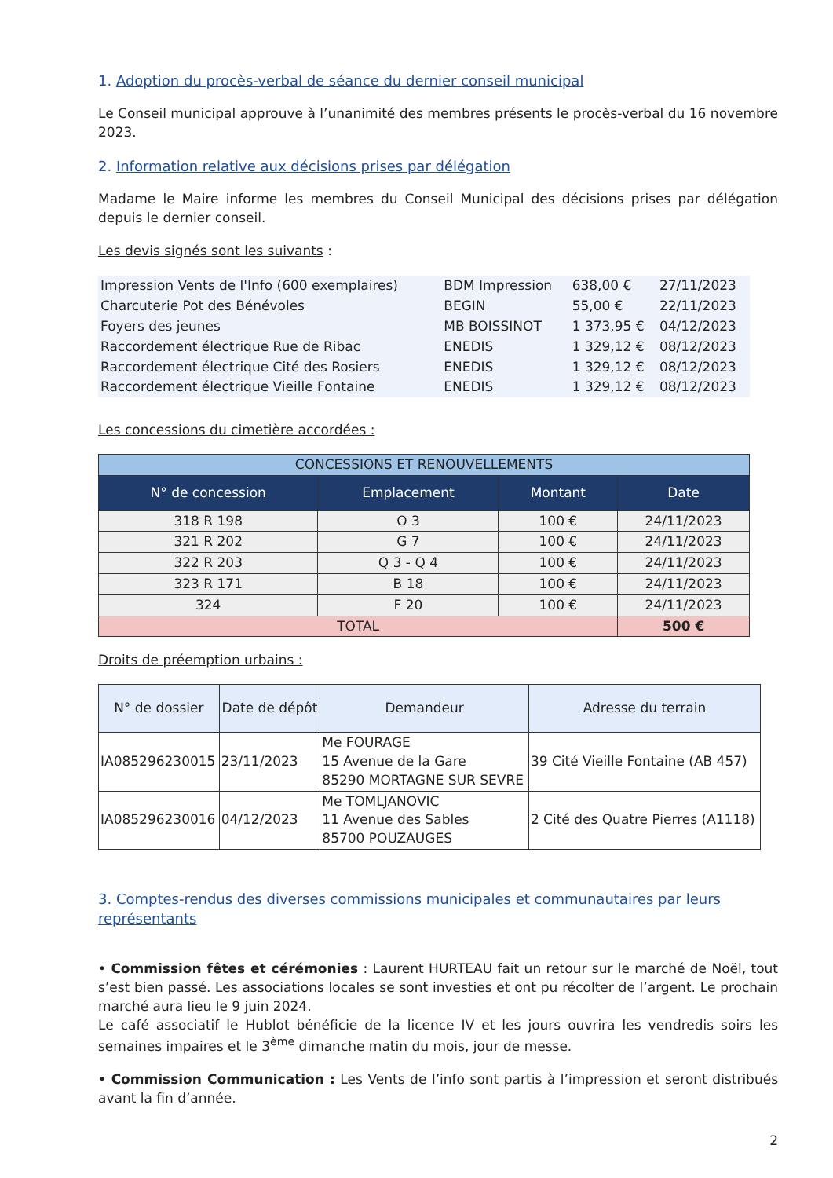1. Adoption du procès-verbal de séance du dernier conseil municipal
Le Conseil municipal approuve à l’unanimité des membres présents le procès-verbal du 16 novembre 2023.
2. Information relative aux décisions prises par délégation
Madame le Maire informe les membres du Conseil Municipal des décisions prises par délégation depuis le dernier conseil.
Les devis signés sont les suivants :
| Impression Vents de l'Info (600 exemplaires) | BDM Impression | 638,00 € | 27/11/2023 |
| Charcuterie Pot des Bénévoles | BEGIN | 55,00 € | 22/11/2023 |
| Foyers des jeunes | MB BOISSINOT | 1 373,95 € | 04/12/2023 |
| Raccordement électrique Rue de Ribac | ENEDIS | 1 329,12 € | 08/12/2023 |
| Raccordement électrique Cité des Rosiers | ENEDIS | 1 329,12 € | 08/12/2023 |
| Raccordement électrique Vieille Fontaine | ENEDIS | 1 329,12 € | 08/12/2023 |
Les concessions du cimetière accordées :
| CONCESSIONS ET RENOUVELLEMENTS | | | |
| --- | --- | --- | --- |
| N° de concession | Emplacement | Montant | Date |
| 318 R 198 | O 3 | 100 € | 24/11/2023 |
| 321 R 202 | G 7 | 100 € | 24/11/2023 |
| 322 R 203 | Q 3 - Q 4 | 100 € | 24/11/2023 |
| 323 R 171 | B 18 | 100 € | 24/11/2023 |
| 324 | F 20 | 100 € | 24/11/2023 |
| TOTAL | | | 500 € |
Droits de préemption urbains :
| N° de dossier | Date de dépôt | Demandeur | Adresse du terrain |
| --- | --- | --- | --- |
| IA085296230015 | 23/11/2023 | Me FOURAGE 15 Avenue de la Gare 85290 MORTAGNE SUR SEVRE | 39 Cité Vieille Fontaine (AB 457) |
| IA085296230016 | 04/12/2023 | Me TOMLJANOVIC 11 Avenue des Sables 85700 POUZAUGES | 2 Cité des Quatre Pierres (A1118) |
3. Comptes-rendus des diverses commissions municipales et communautaires par leurs représentants
• Commission fêtes et cérémonies : Laurent HURTEAU fait un retour sur le marché de Noël, tout s’est bien passé. Les associations locales se sont investies et ont pu récolter de l’argent. Le prochain marché aura lieu le 9 juin 2024.
Le café associatif le Hublot bénéficie de la licence IV et les jours ouvrira les vendredis soirs les semaines impaires et le 3<sup>ème</sup> dimanche matin du mois, jour de messe.
• Commission Communication : Les Vents de l’info sont partis à l’impression et seront distribués avant la fin d’année.
2